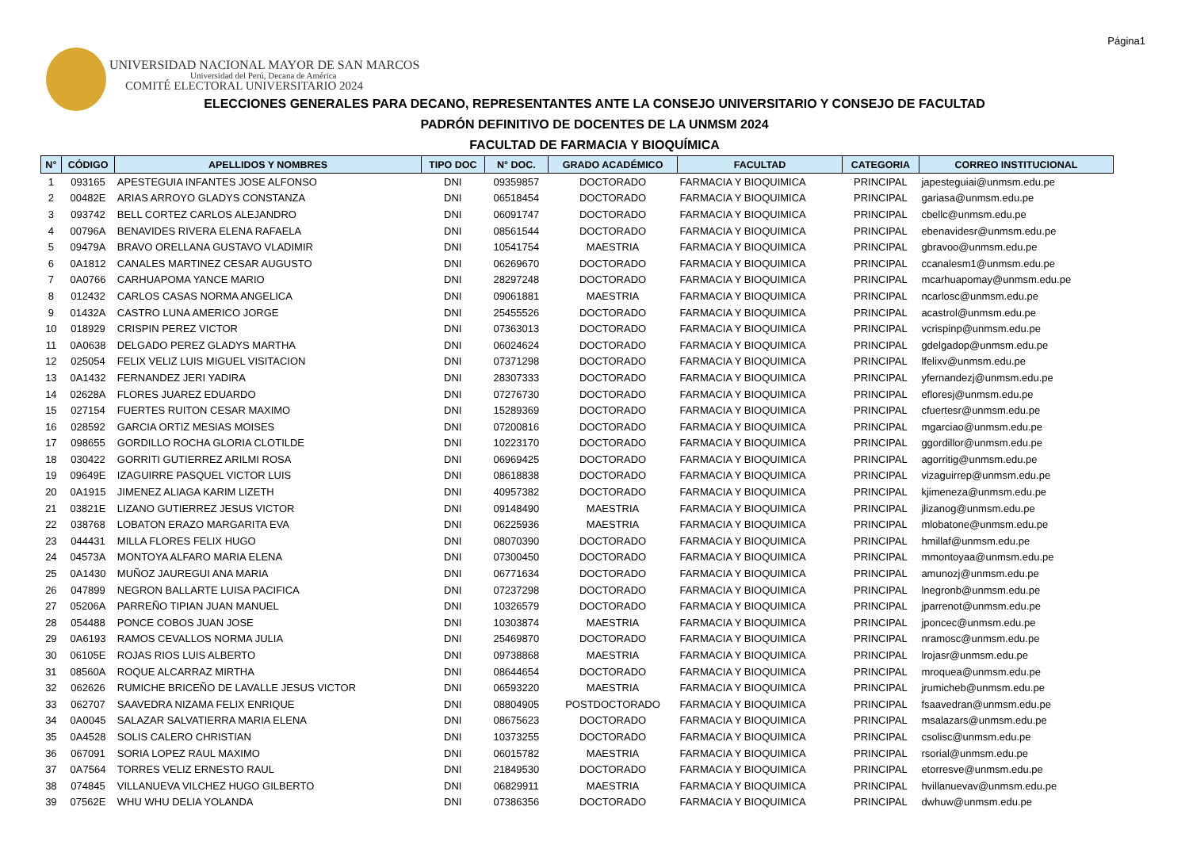Página1
UNIVERSIDAD NACIONAL MAYOR DE SAN MARCOS
Universidad del Perú, Decana de América
COMITÉ ELECTORAL UNIVERSITARIO 2024
ELECCIONES GENERALES PARA DECANO, REPRESENTANTES ANTE LA CONSEJO UNIVERSITARIO Y CONSEJO DE FACULTAD
PADRÓN DEFINITIVO DE DOCENTES DE LA UNMSM 2024
FACULTAD DE FARMACIA Y BIOQUÍMICA
| N° | CÓDIGO | APELLIDOS Y NOMBRES | TIPO DOC | N° DOC. | GRADO ACADÉMICO | FACULTAD | CATEGORIA | CORREO INSTITUCIONAL |
| --- | --- | --- | --- | --- | --- | --- | --- | --- |
| 1 | 093165 | APESTEGUIA INFANTES JOSE ALFONSO | DNI | 09359857 | DOCTORADO | FARMACIA Y BIOQUIMICA | PRINCIPAL | japesteguiai@unmsm.edu.pe |
| 2 | 00482E | ARIAS ARROYO GLADYS CONSTANZA | DNI | 06518454 | DOCTORADO | FARMACIA Y BIOQUIMICA | PRINCIPAL | gariasa@unmsm.edu.pe |
| 3 | 093742 | BELL CORTEZ CARLOS ALEJANDRO | DNI | 06091747 | DOCTORADO | FARMACIA Y BIOQUIMICA | PRINCIPAL | cbellc@unmsm.edu.pe |
| 4 | 00796A | BENAVIDES RIVERA ELENA RAFAELA | DNI | 08561544 | DOCTORADO | FARMACIA Y BIOQUIMICA | PRINCIPAL | ebenavidesr@unmsm.edu.pe |
| 5 | 09479A | BRAVO ORELLANA GUSTAVO VLADIMIR | DNI | 10541754 | MAESTRIA | FARMACIA Y BIOQUIMICA | PRINCIPAL | gbravoo@unmsm.edu.pe |
| 6 | 0A1812 | CANALES MARTINEZ CESAR AUGUSTO | DNI | 06269670 | DOCTORADO | FARMACIA Y BIOQUIMICA | PRINCIPAL | ccanalesm1@unmsm.edu.pe |
| 7 | 0A0766 | CARHUAPOMA YANCE MARIO | DNI | 28297248 | DOCTORADO | FARMACIA Y BIOQUIMICA | PRINCIPAL | mcarhuapomay@unmsm.edu.pe |
| 8 | 012432 | CARLOS CASAS NORMA ANGELICA | DNI | 09061881 | MAESTRIA | FARMACIA Y BIOQUIMICA | PRINCIPAL | ncarlosc@unmsm.edu.pe |
| 9 | 01432A | CASTRO LUNA AMERICO JORGE | DNI | 25455526 | DOCTORADO | FARMACIA Y BIOQUIMICA | PRINCIPAL | acastrol@unmsm.edu.pe |
| 10 | 018929 | CRISPIN PEREZ VICTOR | DNI | 07363013 | DOCTORADO | FARMACIA Y BIOQUIMICA | PRINCIPAL | vcrispinp@unmsm.edu.pe |
| 11 | 0A0638 | DELGADO PEREZ GLADYS MARTHA | DNI | 06024624 | DOCTORADO | FARMACIA Y BIOQUIMICA | PRINCIPAL | gdelgadop@unmsm.edu.pe |
| 12 | 025054 | FELIX VELIZ LUIS MIGUEL VISITACION | DNI | 07371298 | DOCTORADO | FARMACIA Y BIOQUIMICA | PRINCIPAL | lfelixv@unmsm.edu.pe |
| 13 | 0A1432 | FERNANDEZ JERI YADIRA | DNI | 28307333 | DOCTORADO | FARMACIA Y BIOQUIMICA | PRINCIPAL | yfernandezj@unmsm.edu.pe |
| 14 | 02628A | FLORES JUAREZ EDUARDO | DNI | 07276730 | DOCTORADO | FARMACIA Y BIOQUIMICA | PRINCIPAL | efloresj@unmsm.edu.pe |
| 15 | 027154 | FUERTES RUITON CESAR MAXIMO | DNI | 15289369 | DOCTORADO | FARMACIA Y BIOQUIMICA | PRINCIPAL | cfuertesr@unmsm.edu.pe |
| 16 | 028592 | GARCIA ORTIZ MESIAS MOISES | DNI | 07200816 | DOCTORADO | FARMACIA Y BIOQUIMICA | PRINCIPAL | mgarciao@unmsm.edu.pe |
| 17 | 098655 | GORDILLO ROCHA GLORIA CLOTILDE | DNI | 10223170 | DOCTORADO | FARMACIA Y BIOQUIMICA | PRINCIPAL | ggordillor@unmsm.edu.pe |
| 18 | 030422 | GORRITI GUTIERREZ ARILMI ROSA | DNI | 06969425 | DOCTORADO | FARMACIA Y BIOQUIMICA | PRINCIPAL | agorritig@unmsm.edu.pe |
| 19 | 09649E | IZAGUIRRE PASQUEL VICTOR LUIS | DNI | 08618838 | DOCTORADO | FARMACIA Y BIOQUIMICA | PRINCIPAL | vizaguirrep@unmsm.edu.pe |
| 20 | 0A1915 | JIMENEZ ALIAGA KARIM LIZETH | DNI | 40957382 | DOCTORADO | FARMACIA Y BIOQUIMICA | PRINCIPAL | kjimeneza@unmsm.edu.pe |
| 21 | 03821E | LIZANO GUTIERREZ JESUS VICTOR | DNI | 09148490 | MAESTRIA | FARMACIA Y BIOQUIMICA | PRINCIPAL | jlizanog@unmsm.edu.pe |
| 22 | 038768 | LOBATON ERAZO MARGARITA EVA | DNI | 06225936 | MAESTRIA | FARMACIA Y BIOQUIMICA | PRINCIPAL | mlobatone@unmsm.edu.pe |
| 23 | 044431 | MILLA FLORES FELIX HUGO | DNI | 08070390 | DOCTORADO | FARMACIA Y BIOQUIMICA | PRINCIPAL | hmillaf@unmsm.edu.pe |
| 24 | 04573A | MONTOYA ALFARO MARIA ELENA | DNI | 07300450 | DOCTORADO | FARMACIA Y BIOQUIMICA | PRINCIPAL | mmontoyaa@unmsm.edu.pe |
| 25 | 0A1430 | MUÑOZ JAUREGUI ANA MARIA | DNI | 06771634 | DOCTORADO | FARMACIA Y BIOQUIMICA | PRINCIPAL | amunozj@unmsm.edu.pe |
| 26 | 047899 | NEGRON BALLARTE LUISA PACIFICA | DNI | 07237298 | DOCTORADO | FARMACIA Y BIOQUIMICA | PRINCIPAL | lnegronb@unmsm.edu.pe |
| 27 | 05206A | PARREÑO TIPIAN JUAN MANUEL | DNI | 10326579 | DOCTORADO | FARMACIA Y BIOQUIMICA | PRINCIPAL | jparrenot@unmsm.edu.pe |
| 28 | 054488 | PONCE COBOS JUAN JOSE | DNI | 10303874 | MAESTRIA | FARMACIA Y BIOQUIMICA | PRINCIPAL | jponcec@unmsm.edu.pe |
| 29 | 0A6193 | RAMOS CEVALLOS NORMA JULIA | DNI | 25469870 | DOCTORADO | FARMACIA Y BIOQUIMICA | PRINCIPAL | nramosc@unmsm.edu.pe |
| 30 | 06105E | ROJAS RIOS LUIS ALBERTO | DNI | 09738868 | MAESTRIA | FARMACIA Y BIOQUIMICA | PRINCIPAL | lrojasr@unmsm.edu.pe |
| 31 | 08560A | ROQUE ALCARRAZ MIRTHA | DNI | 08644654 | DOCTORADO | FARMACIA Y BIOQUIMICA | PRINCIPAL | mroquea@unmsm.edu.pe |
| 32 | 062626 | RUMICHE BRICEÑO DE LAVALLE JESUS VICTOR | DNI | 06593220 | MAESTRIA | FARMACIA Y BIOQUIMICA | PRINCIPAL | jrumicheb@unmsm.edu.pe |
| 33 | 062707 | SAAVEDRA NIZAMA FELIX ENRIQUE | DNI | 08804905 | POSTDOCTORADO | FARMACIA Y BIOQUIMICA | PRINCIPAL | fsaavedran@unmsm.edu.pe |
| 34 | 0A0045 | SALAZAR SALVATIERRA MARIA ELENA | DNI | 08675623 | DOCTORADO | FARMACIA Y BIOQUIMICA | PRINCIPAL | msalazars@unmsm.edu.pe |
| 35 | 0A4528 | SOLIS CALERO CHRISTIAN | DNI | 10373255 | DOCTORADO | FARMACIA Y BIOQUIMICA | PRINCIPAL | csolisc@unmsm.edu.pe |
| 36 | 067091 | SORIA LOPEZ RAUL MAXIMO | DNI | 06015782 | MAESTRIA | FARMACIA Y BIOQUIMICA | PRINCIPAL | rsorial@unmsm.edu.pe |
| 37 | 0A7564 | TORRES VELIZ ERNESTO RAUL | DNI | 21849530 | DOCTORADO | FARMACIA Y BIOQUIMICA | PRINCIPAL | etorresve@unmsm.edu.pe |
| 38 | 074845 | VILLANUEVA VILCHEZ HUGO GILBERTO | DNI | 06829911 | MAESTRIA | FARMACIA Y BIOQUIMICA | PRINCIPAL | hvillanuevav@unmsm.edu.pe |
| 39 | 07562E | WHU WHU DELIA YOLANDA | DNI | 07386356 | DOCTORADO | FARMACIA Y BIOQUIMICA | PRINCIPAL | dwhuw@unmsm.edu.pe |